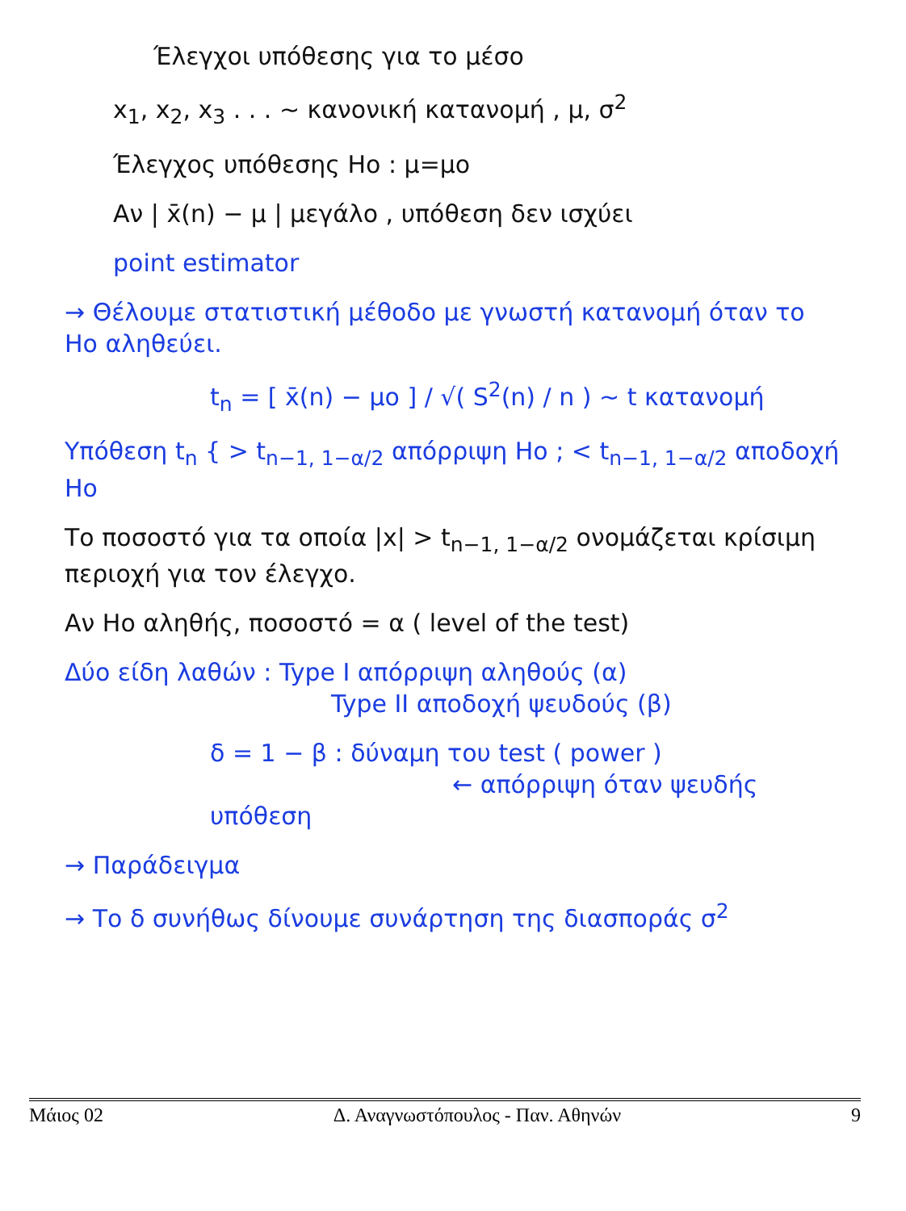Έλεγχοι υπόθεσης για το μέσο
x<sub>1</sub>, x<sub>2</sub>, x<sub>3</sub> . . . ~ κανονική κατανομή , μ, σ<sup>2</sup>
Έλεγχος υπόθεσης Ho : μ=μo
Αν | x̄(n) − μ | μεγάλο , υπόθεση δεν ισχύει
point estimator
→ Θέλουμε στατιστική μέθοδο με γνωστή κατανομή όταν το Ho αληθεύει.
t<sub>n</sub> = [ x̄(n) − μo ] / √( S<sup>2</sup>(n) / n ) ~ t κατανομή
Υπόθεση t<sub>n</sub> { > t<sub>n−1, 1−α/2</sub> απόρριψη Ho ; < t<sub>n−1, 1−α/2</sub> αποδοχή Ho
Το ποσοστό για τα οποία |x| > t<sub>n−1, 1−α/2</sub> ονομάζεται κρίσιμη περιοχή για τον έλεγχο.
Αν Ho αληθής, ποσοστό = α ( level of the test)
Δύο είδη λαθών : Type I απόρριψη αληθούς (α)
Type II αποδοχή ψευδούς (β)
δ = 1 − β : δύναμη του test ( power )
← απόρριψη όταν ψευδής υπόθεση
→ Παράδειγμα
→ Το δ συνήθως δίνουμε συνάρτηση της διασποράς σ<sup>2</sup>
Μάιος 02 Δ. Αναγνωστόπουλος - Παν. Αθηνών 9